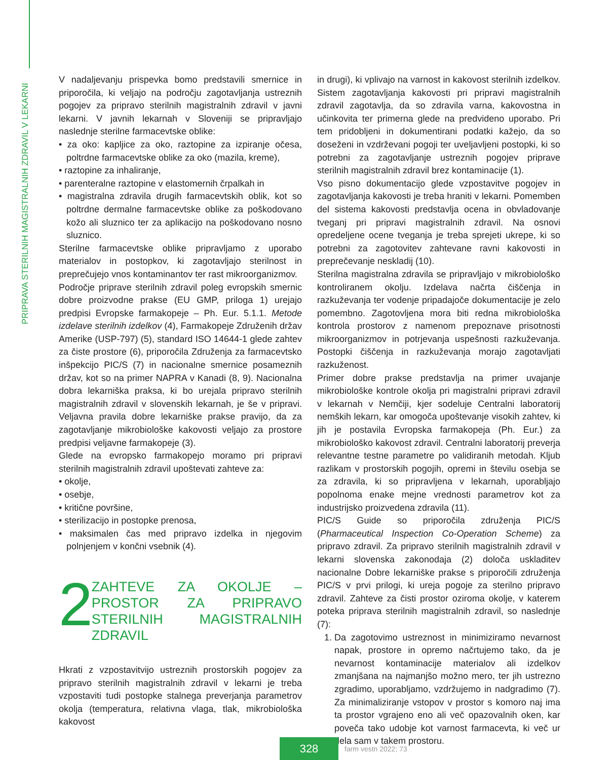PRIPRAVA STERILNIH MAGISTRALNIH ZDRAVIL V LEKARNI
V nadaljevanju prispevka bomo predstavili smernice in priporočila, ki veljajo na področju zagotavljanja ustreznih pogojev za pripravo sterilnih magistralnih zdravil v javni lekarni. V javnih lekarnah v Sloveniji se pripravljajo naslednje sterilne farmacevtske oblike:
• za oko: kapljice za oko, raztopine za izpiranje očesa, poltrdne farmacevtske oblike za oko (mazila, kreme),
• raztopine za inhaliranje,
• parenteralne raztopine v elastomernih črpalkah in
• magistralna zdravila drugih farmacevtskih oblik, kot so poltrdne dermalne farmacevtske oblike za poškodovano kožo ali sluznico ter za aplikacijo na poškodovano nosno sluznico.
Sterilne farmacevtske oblike pripravljamo z uporabo materialov in postopkov, ki zagotavljajo sterilnost in preprečujejo vnos kontaminantov ter rast mikroorganizmov.
Področje priprave sterilnih zdravil poleg evropskih smernic dobre proizvodne prakse (EU GMP, priloga 1) urejajo predpisi Evropske farmakopeje – Ph. Eur. 5.1.1. Metode izdelave sterilnih izdelkov (4), Farmakopeje Združenih držav Amerike (USP-797) (5), standard ISO 14644-1 glede zahtev za čiste prostore (6), priporočila Združenja za farmacevtsko inšpekcijo PIC/S (7) in nacionalne smernice posameznih držav, kot so na primer NAPRA v Kanadi (8, 9). Nacionalna dobra lekarniška praksa, ki bo urejala pripravo sterilnih magistralnih zdravil v slovenskih lekarnah, je še v pripravi. Veljavna pravila dobre lekarniške prakse pravijo, da za zagotavljanje mikrobiološke kakovosti veljajo za prostore predpisi veljavne farmakopeje (3).
Glede na evropsko farmakopejo moramo pri pripravi sterilnih magistralnih zdravil upoštevati zahteve za:
• okolje,
• osebje,
• kritične površine,
• sterilizacijo in postopke prenosa,
• maksimalen čas med pripravo izdelka in njegovim polnjenjem v končni vsebnik (4).
2 ZAHTEVE ZA OKOLJE – PROSTOR ZA PRIPRAVO STERILNIH MAGISTRALNIH ZDRAVIL
Hkrati z vzpostavitvijo ustreznih prostorskih pogojev za pripravo sterilnih magistralnih zdravil v lekarni je treba vzpostaviti tudi postopke stalnega preverjanja parametrov okolja (temperatura, relativna vlaga, tlak, mikrobiološka kakovost
in drugi), ki vplivajo na varnost in kakovost sterilnih izdelkov. Sistem zagotavljanja kakovosti pri pripravi magistralnih zdravil zagotavlja, da so zdravila varna, kakovostna in učinkovita ter primerna glede na predvideno uporabo. Pri tem pridobljeni in dokumentirani podatki kažejo, da so doseženi in vzdrževani pogoji ter uveljavljeni postopki, ki so potrebni za zagotavljanje ustreznih pogojev priprave sterilnih magistralnih zdravil brez kontaminacije (1).
Vso pisno dokumentacijo glede vzpostavitve pogojev in zagotavljanja kakovosti je treba hraniti v lekarni. Pomemben del sistema kakovosti predstavlja ocena in obvladovanje tveganj pri pripravi magistralnih zdravil. Na osnovi opredeljene ocene tveganja je treba sprejeti ukrepe, ki so potrebni za zagotovitev zahtevane ravni kakovosti in preprečevanje neskladij (10).
Sterilna magistralna zdravila se pripravljajo v mikrobiološko kontroliranem okolju. Izdelava načrta čiščenja in razkuževanja ter vodenje pripadajoče dokumentacije je zelo pomembno. Zagotovljena mora biti redna mikrobiološka kontrola prostorov z namenom prepoznave prisotnosti mikroorganizmov in potrjevanja uspešnosti razkuževanja. Postopki čiščenja in razkuževanja morajo zagotavljati razkuženost.
Primer dobre prakse predstavlja na primer uvajanje mikrobiološke kontrole okolja pri magistralni pripravi zdravil v lekarnah v Nemčiji, kjer sodeluje Centralni laboratorij nemških lekarn, kar omogoča upoštevanje visokih zahtev, ki jih je postavila Evropska farmakopeja (Ph. Eur.) za mikrobiološko kakovost zdravil. Centralni laboratorij preverja relevantne testne parametre po validiranih metodah. Kljub razlikam v prostorskih pogojih, opremi in številu osebja se za zdravila, ki so pripravljena v lekarnah, uporabljajo popolnoma enake mejne vrednosti parametrov kot za industrijsko proizvedena zdravila (11).
PIC/S Guide so priporočila združenja PIC/S (Pharmaceutical Inspection Co-Operation Scheme) za pripravo zdravil. Za pripravo sterilnih magistralnih zdravil v lekarni slovenska zakonodaja (2) določa uskladitev nacionalne Dobre lekarniške prakse s priporočili združenja PIC/S v prvi prilogi, ki ureja pogoje za sterilno pripravo zdravil. Zahteve za čisti prostor oziroma okolje, v katerem poteka priprava sterilnih magistralnih zdravil, so naslednje (7):
1. Da zagotovimo ustreznost in minimiziramo nevarnost napak, prostore in opremo načrtujemo tako, da je nevarnost kontaminacije materialov ali izdelkov zmanjšana na najmanjšo možno mero, ter jih ustrezno zgradimo, uporabljamo, vzdržujemo in nadgradimo (7). Za minimaliziranje vstopov v prostor s komoro naj ima ta prostor vgrajeno eno ali več opazovalnih oken, kar poveča tako udobje kot varnost farmacevta, ki več ur dela sam v takem prostoru.
328
farm vestn 2022; 73